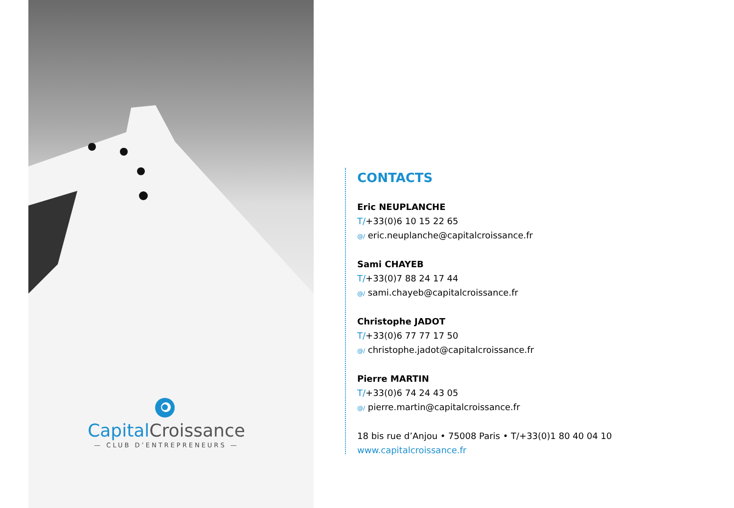Capital Croissance
— CLUB D’ENTREPRENEURS —
CONTACTS
Eric NEUPLANCHE
T/+33(0)6 10 15 22 65
@/ eric.neuplanche@capitalcroissance.fr
Sami CHAYEB
T/+33(0)7 88 24 17 44
@/ sami.chayeb@capitalcroissance.fr
Christophe JADOT
T/+33(0)6 77 77 17 50
@/ christophe.jadot@capitalcroissance.fr
Pierre MARTIN
T/+33(0)6 74 24 43 05
@/ pierre.martin@capitalcroissance.fr
18 bis rue d’Anjou • 75008 Paris • T/+33(0)1 80 40 04 10
www.capitalcroissance.fr